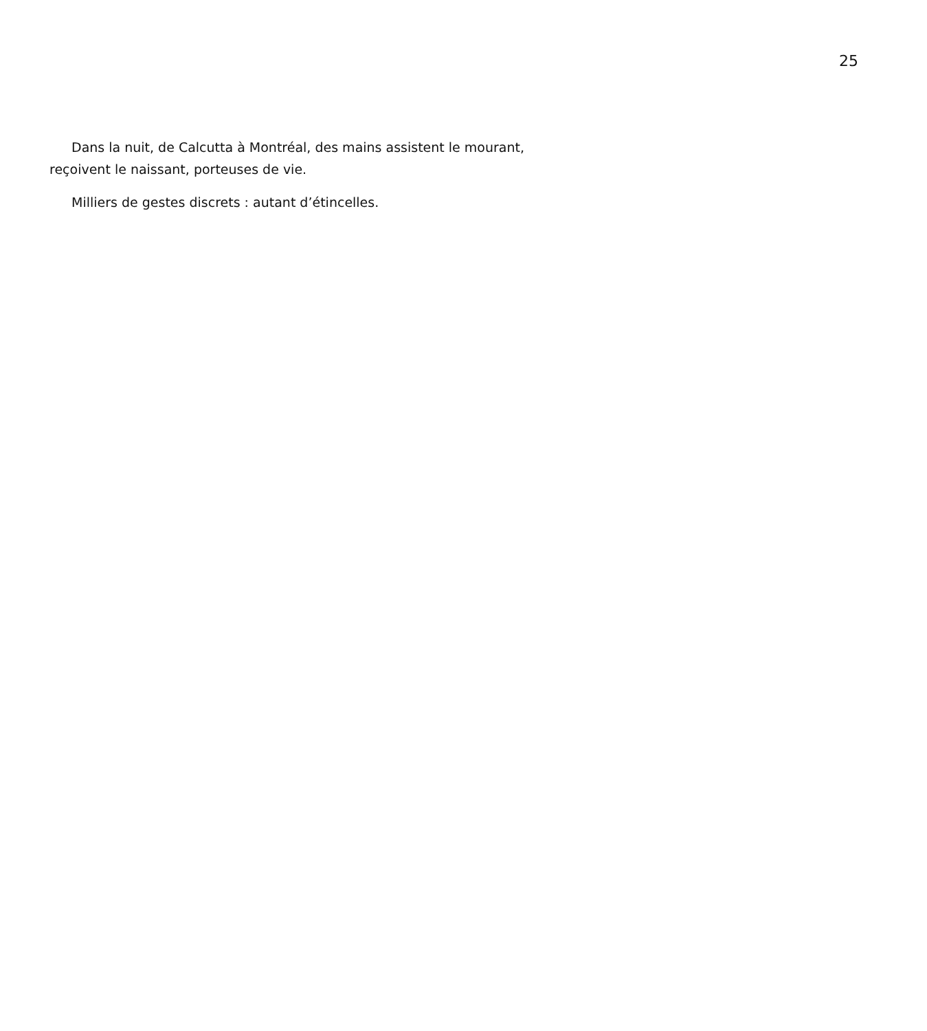25
Dans la nuit, de Calcutta à Montréal, des mains assistent le mourant, reçoivent le naissant, porteuses de vie.
Milliers de gestes discrets : autant d’étincelles.